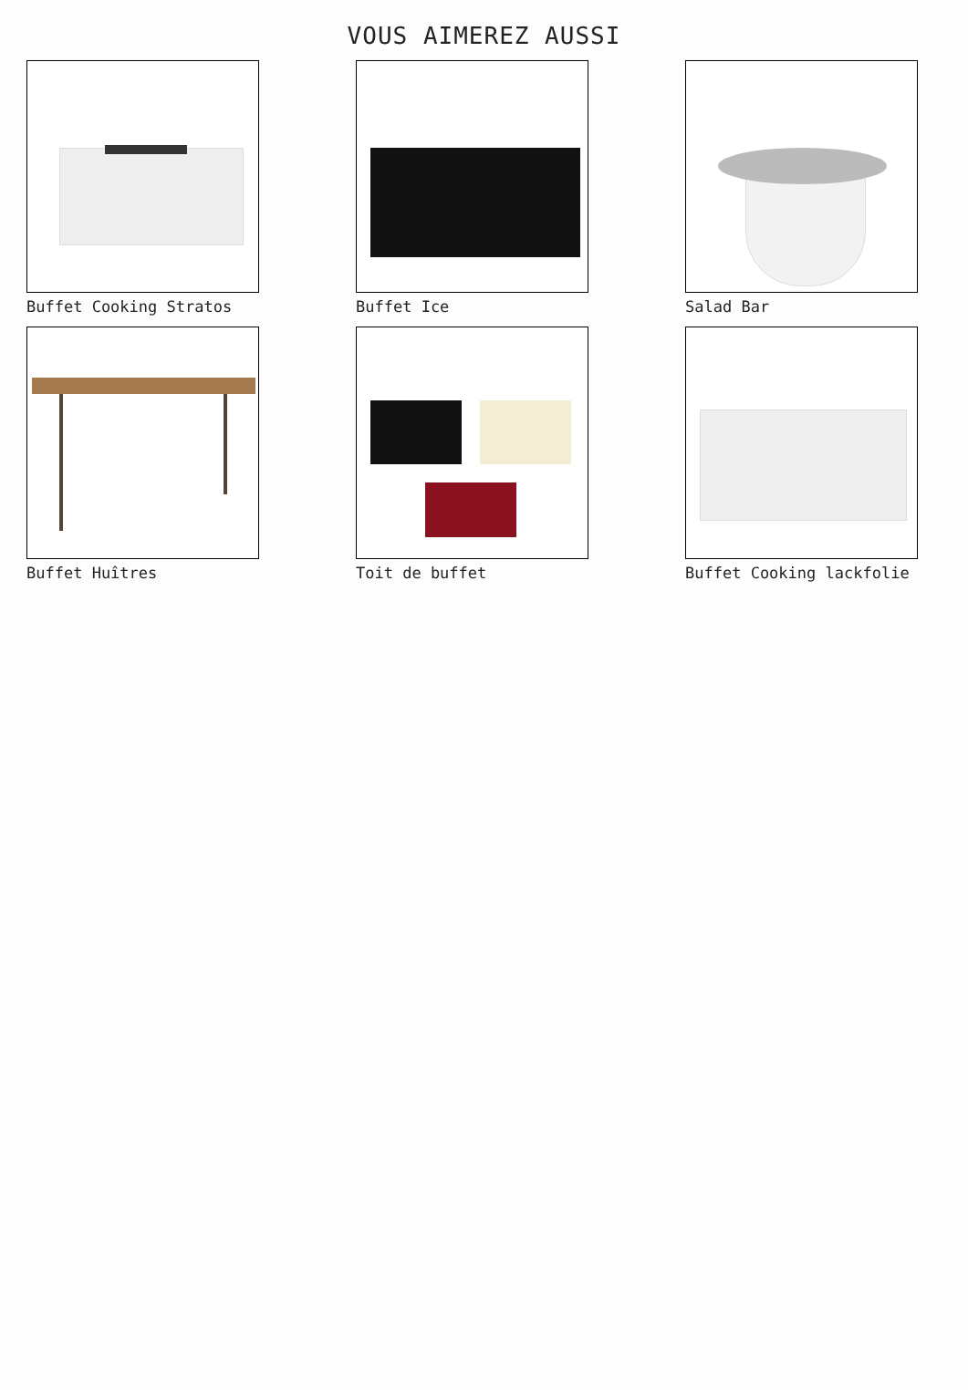VOUS AIMEREZ AUSSI
Buffet Cooking Stratos
Buffet Ice
Salad Bar
Buffet Huîtres
Toit de buffet
Buffet Cooking lackfolie